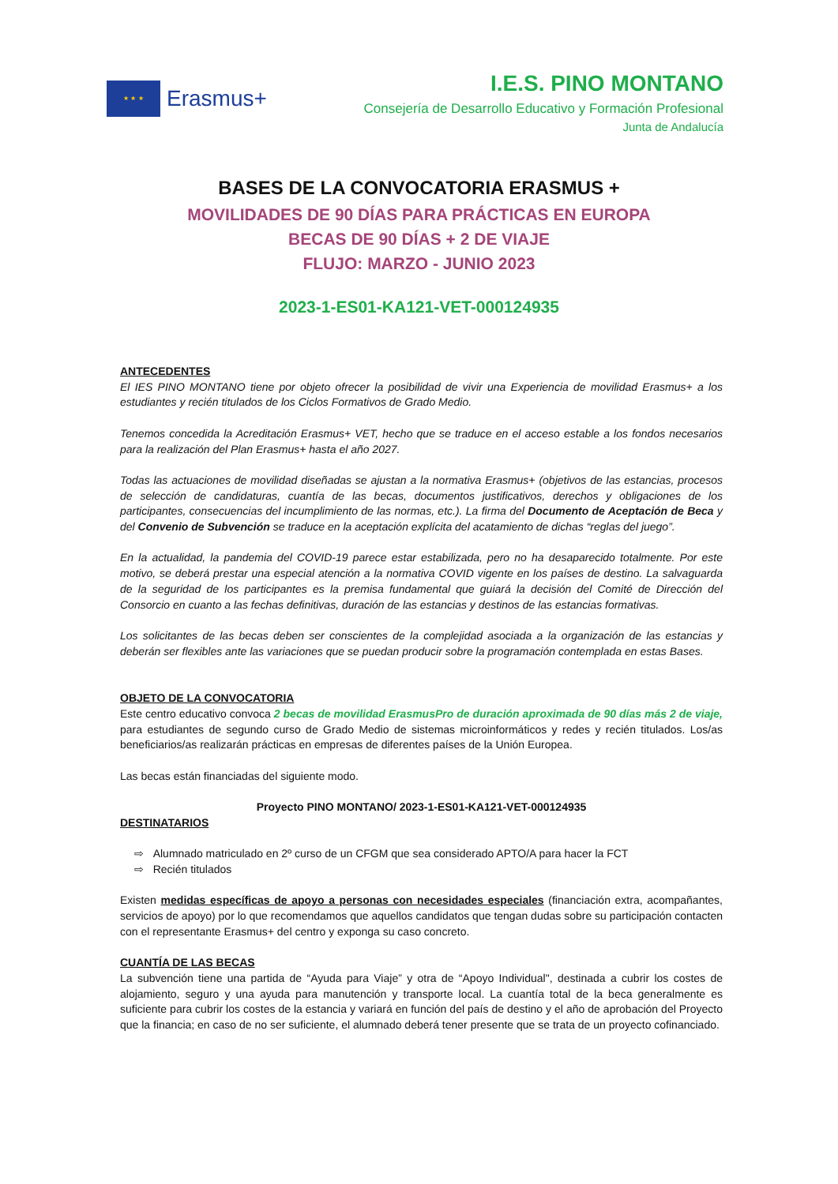★ ★ ★
Erasmus+
I.E.S. PINO MONTANO
Consejería de Desarrollo Educativo y Formación Profesional
Junta de Andalucía
BASES DE LA CONVOCATORIA ERASMUS +
MOVILIDADES DE 90 DÍAS PARA PRÁCTICAS EN EUROPA
BECAS DE 90 DÍAS + 2 DE VIAJE
FLUJO: MARZO - JUNIO 2023
2023-1-ES01-KA121-VET-000124935
ANTECEDENTES
El IES PINO MONTANO tiene por objeto ofrecer la posibilidad de vivir una Experiencia de movilidad Erasmus+ a los estudiantes y recién titulados de los Ciclos Formativos de Grado Medio.
Tenemos concedida la Acreditación Erasmus+ VET, hecho que se traduce en el acceso estable a los fondos necesarios para la realización del Plan Erasmus+ hasta el año 2027.
Todas las actuaciones de movilidad diseñadas se ajustan a la normativa Erasmus+ (objetivos de las estancias, procesos de selección de candidaturas, cuantía de las becas, documentos justificativos, derechos y obligaciones de los participantes, consecuencias del incumplimiento de las normas, etc.). La firma del Documento de Aceptación de Beca y del Convenio de Subvención se traduce en la aceptación explícita del acatamiento de dichas “reglas del juego”.
En la actualidad, la pandemia del COVID-19 parece estar estabilizada, pero no ha desaparecido totalmente. Por este motivo, se deberá prestar una especial atención a la normativa COVID vigente en los países de destino. La salvaguarda de la seguridad de los participantes es la premisa fundamental que guiará la decisión del Comité de Dirección del Consorcio en cuanto a las fechas definitivas, duración de las estancias y destinos de las estancias formativas.
Los solicitantes de las becas deben ser conscientes de la complejidad asociada a la organización de las estancias y deberán ser flexibles ante las variaciones que se puedan producir sobre la programación contemplada en estas Bases.
OBJETO DE LA CONVOCATORIA
Este centro educativo convoca 2 becas de movilidad ErasmusPro de duración aproximada de 90 días más 2 de viaje, para estudiantes de segundo curso de Grado Medio de sistemas microinformáticos y redes y recién titulados. Los/as beneficiarios/as realizarán prácticas en empresas de diferentes países de la Unión Europea.
Las becas están financiadas del siguiente modo.
Proyecto PINO MONTANO/ 2023-1-ES01-KA121-VET-000124935
DESTINATARIOS
⇨ Alumnado matriculado en 2º curso de un CFGM que sea considerado APTO/A para hacer la FCT
⇨ Recién titulados
Existen medidas específicas de apoyo a personas con necesidades especiales (financiación extra, acompañantes, servicios de apoyo) por lo que recomendamos que aquellos candidatos que tengan dudas sobre su participación contacten con el representante Erasmus+ del centro y exponga su caso concreto.
CUANTÍA DE LAS BECAS
La subvención tiene una partida de “Ayuda para Viaje” y otra de “Apoyo Individual", destinada a cubrir los costes de alojamiento, seguro y una ayuda para manutención y transporte local. La cuantía total de la beca generalmente es suficiente para cubrir los costes de la estancia y variará en función del país de destino y el año de aprobación del Proyecto que la financia; en caso de no ser suficiente, el alumnado deberá tener presente que se trata de un proyecto cofinanciado.